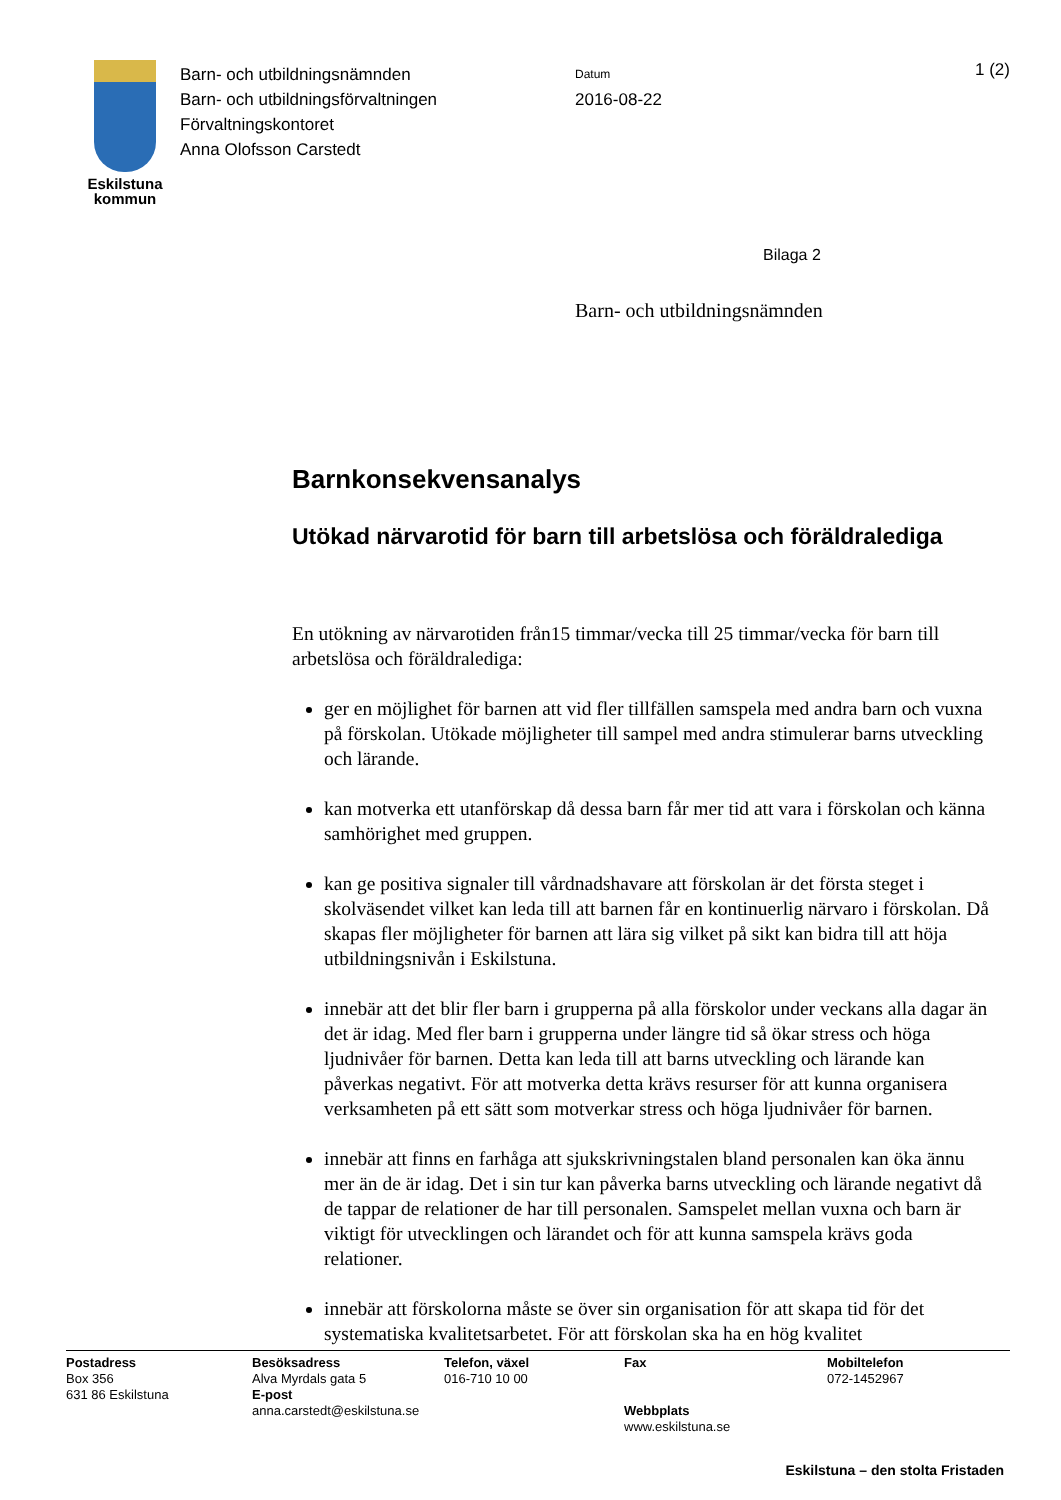Eskilstuna
kommun
Barn- och utbildningsnämnden
Barn- och utbildningsförvaltningen
Förvaltningskontoret
Anna Olofsson Carstedt
Datum
2016-08-22
1 (2)
Bilaga 2
Barn- och utbildningsnämnden
Barnkonsekvensanalys
Utökad närvarotid för barn till arbetslösa och föräldralediga
En utökning av närvarotiden från15 timmar/vecka till 25 timmar/vecka för barn till arbetslösa och föräldralediga:
ger en möjlighet för barnen att vid fler tillfällen samspela med andra barn och vuxna på förskolan. Utökade möjligheter till sampel med andra stimulerar barns utveckling och lärande.
kan motverka ett utanförskap då dessa barn får mer tid att vara i förskolan och känna samhörighet med gruppen.
kan ge positiva signaler till vårdnadshavare att förskolan är det första steget i skolväsendet vilket kan leda till att barnen får en kontinuerlig närvaro i förskolan. Då skapas fler möjligheter för barnen att lära sig vilket på sikt kan bidra till att höja utbildningsnivån i Eskilstuna.
innebär att det blir fler barn i grupperna på alla förskolor under veckans alla dagar än det är idag. Med fler barn i grupperna under längre tid så ökar stress och höga ljudnivåer för barnen. Detta kan leda till att barns utveckling och lärande kan påverkas negativt. För att motverka detta krävs resurser för att kunna organisera verksamheten på ett sätt som motverkar stress och höga ljudnivåer för barnen.
innebär att finns en farhåga att sjukskrivningstalen bland personalen kan öka ännu mer än de är idag. Det i sin tur kan påverka barns utveckling och lärande negativt då de tappar de relationer de har till personalen. Samspelet mellan vuxna och barn är viktigt för utvecklingen och lärandet och för att kunna samspela krävs goda relationer.
innebär att förskolorna måste se över sin organisation för att skapa tid för det systematiska kvalitetsarbetet. För att förskolan ska ha en hög kvalitet
Postadress
Box 356
631 86 Eskilstuna
Besöksadress
Alva Myrdals gata 5
E-post
anna.carstedt@eskilstuna.se
Telefon, växel
016-710 10 00
Fax
Webbplats
www.eskilstuna.se
Mobiltelefon
072-1452967
Eskilstuna – den stolta Fristaden